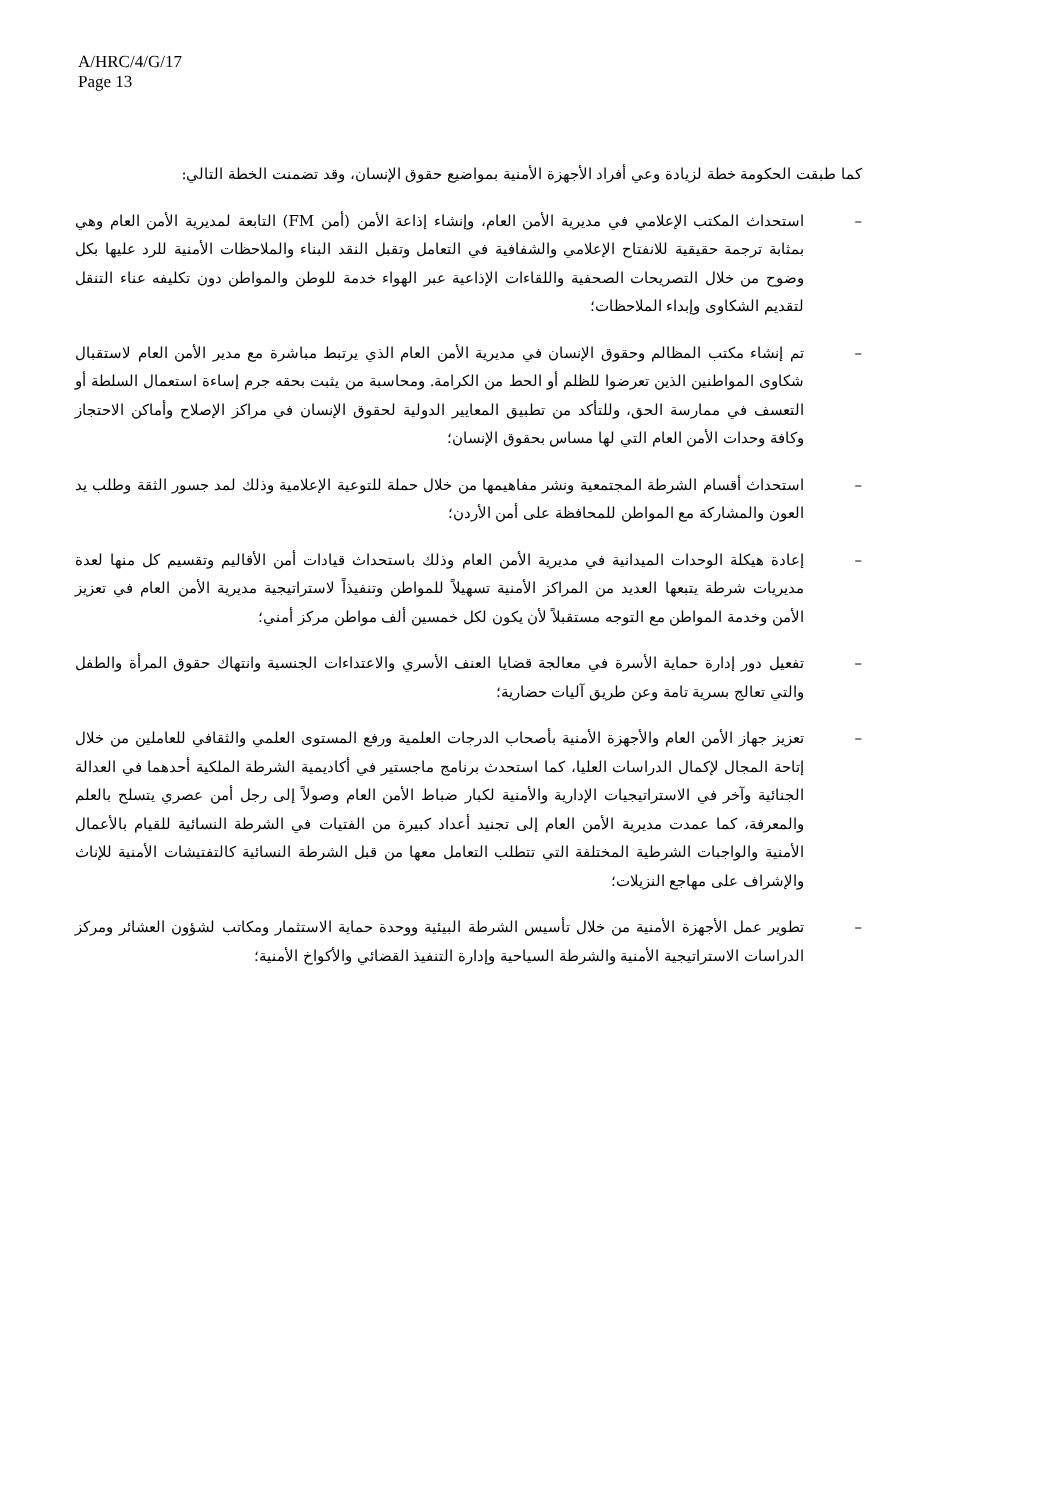A/HRC/4/G/17
Page 13
كما طبقت الحكومة خطة لزيادة وعي أفراد الأجهزة الأمنية بمواضيع حقوق الإنسان، وقد تضمنت الخطة التالي:
– استحداث المكتب الإعلامي في مديرية الأمن العام، وإنشاء إذاعة الأمن (أمن FM) التابعة لمديرية الأمن العام وهي بمثابة ترجمة حقيقية للانفتاح الإعلامي والشفافية في التعامل وتقبل النقد البناء والملاحظات الأمنية للرد عليها بكل وضوح من خلال التصريحات الصحفية واللقاءات الإذاعية عبر الهواء خدمة للوطن والمواطن دون تكليفه عناء التنقل لتقديم الشكاوى وإبداء الملاحظات؛
– تم إنشاء مكتب المظالم وحقوق الإنسان في مديرية الأمن العام الذي يرتبط مباشرة مع مدير الأمن العام لاستقبال شكاوى المواطنين الذين تعرضوا للظلم أو الحط من الكرامة. ومحاسبة من يثبت بحقه جرم إساءة استعمال السلطة أو التعسف في ممارسة الحق، وللتأكد من تطبيق المعايير الدولية لحقوق الإنسان في مراكز الإصلاح وأماكن الاحتجاز وكافة وحدات الأمن العام التي لها مساس بحقوق الإنسان؛
– استحداث أقسام الشرطة المجتمعية ونشر مفاهيمها من خلال حملة للتوعية الإعلامية وذلك لمد جسور الثقة وطلب يد العون والمشاركة مع المواطن للمحافظة على أمن الأردن؛
– إعادة هيكلة الوحدات الميدانية في مديرية الأمن العام وذلك باستحداث قيادات أمن الأقاليم وتقسيم كل منها لعدة مديريات شرطة يتبعها العديد من المراكز الأمنية تسهيلاً للمواطن وتنفيذاً لاستراتيجية مديرية الأمن العام في تعزيز الأمن وخدمة المواطن مع التوجه مستقبلاً لأن يكون لكل خمسين ألف مواطن مركز أمني؛
– تفعيل دور إدارة حماية الأسرة في معالجة قضايا العنف الأسري والاعتداءات الجنسية وانتهاك حقوق المرأة والطفل والتي تعالج بسرية تامة وعن طريق آليات حضارية؛
– تعزيز جهاز الأمن العام والأجهزة الأمنية بأصحاب الدرجات العلمية ورفع المستوى العلمي والثقافي للعاملين من خلال إتاحة المجال لإكمال الدراسات العليا، كما استحدث برنامج ماجستير في أكاديمية الشرطة الملكية أحدهما في العدالة الجنائية وآخر في الاستراتيجيات الإدارية والأمنية لكبار ضباط الأمن العام وصولاً إلى رجل أمن عصري يتسلح بالعلم والمعرفة، كما عمدت مديرية الأمن العام إلى تجنيد أعداد كبيرة من الفتيات في الشرطة النسائية للقيام بالأعمال الأمنية والواجبات الشرطية المختلفة التي تتطلب التعامل معها من قبل الشرطة النسائية كالتفتيشات الأمنية للإناث والإشراف على مهاجع النزيلات؛
– تطوير عمل الأجهزة الأمنية من خلال تأسيس الشرطة البيئية ووحدة حماية الاستثمار ومكاتب لشؤون العشائر ومركز الدراسات الاستراتيجية الأمنية والشرطة السياحية وإدارة التنفيذ القضائي والأكواخ الأمنية؛